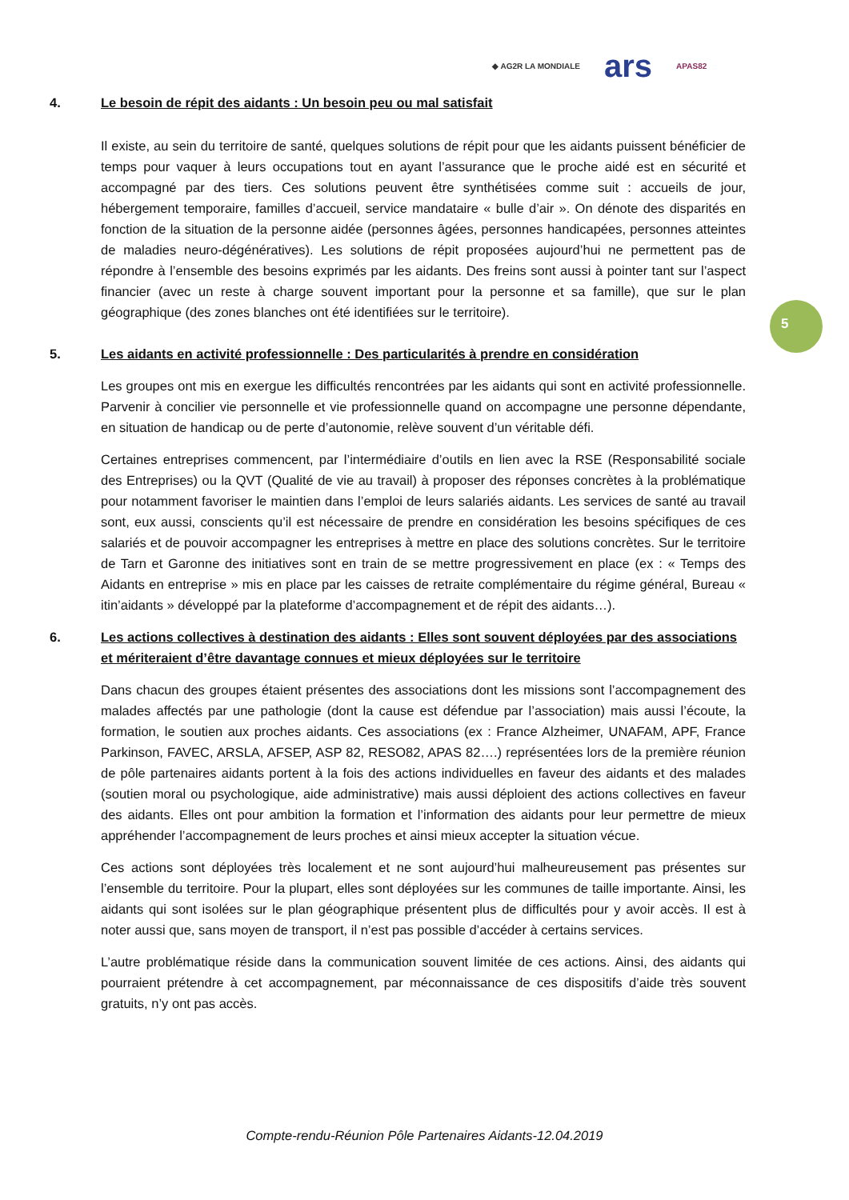◆ AG2R LA MONDIALE ars APAS82
5
4. Le besoin de répit des aidants : Un besoin peu ou mal satisfait
Il existe, au sein du territoire de santé, quelques solutions de répit pour que les aidants puissent bénéficier de temps pour vaquer à leurs occupations tout en ayant l’assurance que le proche aidé est en sécurité et accompagné par des tiers. Ces solutions peuvent être synthétisées comme suit : accueils de jour, hébergement temporaire, familles d’accueil, service mandataire « bulle d’air ». On dénote des disparités en fonction de la situation de la personne aidée (personnes âgées, personnes handicapées, personnes atteintes de maladies neuro-dégénératives). Les solutions de répit proposées aujourd’hui ne permettent pas de répondre à l’ensemble des besoins exprimés par les aidants. Des freins sont aussi à pointer tant sur l’aspect financier (avec un reste à charge souvent important pour la personne et sa famille), que sur le plan géographique (des zones blanches ont été identifiées sur le territoire).
5. Les aidants en activité professionnelle : Des particularités à prendre en considération
Les groupes ont mis en exergue les difficultés rencontrées par les aidants qui sont en activité professionnelle. Parvenir à concilier vie personnelle et vie professionnelle quand on accompagne une personne dépendante, en situation de handicap ou de perte d’autonomie, relève souvent d’un véritable défi.
Certaines entreprises commencent, par l’intermédiaire d’outils en lien avec la RSE (Responsabilité sociale des Entreprises) ou la QVT (Qualité de vie au travail) à proposer des réponses concrètes à la problématique pour notamment favoriser le maintien dans l’emploi de leurs salariés aidants. Les services de santé au travail sont, eux aussi, conscients qu’il est nécessaire de prendre en considération les besoins spécifiques de ces salariés et de pouvoir accompagner les entreprises à mettre en place des solutions concrètes. Sur le territoire de Tarn et Garonne des initiatives sont en train de se mettre progressivement en place (ex : « Temps des Aidants en entreprise » mis en place par les caisses de retraite complémentaire du régime général, Bureau « itin’aidants » développé par la plateforme d’accompagnement et de répit des aidants…).
6. Les actions collectives à destination des aidants : Elles sont souvent déployées par des associations et mériteraient d’être davantage connues et mieux déployées sur le territoire
Dans chacun des groupes étaient présentes des associations dont les missions sont l’accompagnement des malades affectés par une pathologie (dont la cause est défendue par l’association) mais aussi l’écoute, la formation, le soutien aux proches aidants. Ces associations (ex : France Alzheimer, UNAFAM, APF, France Parkinson, FAVEC, ARSLA, AFSEP, ASP 82, RESO82, APAS 82….) représentées lors de la première réunion de pôle partenaires aidants portent à la fois des actions individuelles en faveur des aidants et des malades (soutien moral ou psychologique, aide administrative) mais aussi déploient des actions collectives en faveur des aidants. Elles ont pour ambition la formation et l’information des aidants pour leur permettre de mieux appréhender l’accompagnement de leurs proches et ainsi mieux accepter la situation vécue.
Ces actions sont déployées très localement et ne sont aujourd’hui malheureusement pas présentes sur l’ensemble du territoire. Pour la plupart, elles sont déployées sur les communes de taille importante. Ainsi, les aidants qui sont isolées sur le plan géographique présentent plus de difficultés pour y avoir accès. Il est à noter aussi que, sans moyen de transport, il n’est pas possible d’accéder à certains services.
L’autre problématique réside dans la communication souvent limitée de ces actions. Ainsi, des aidants qui pourraient prétendre à cet accompagnement, par méconnaissance de ces dispositifs d’aide très souvent gratuits, n’y ont pas accès.
Compte-rendu-Réunion Pôle Partenaires Aidants-12.04.2019